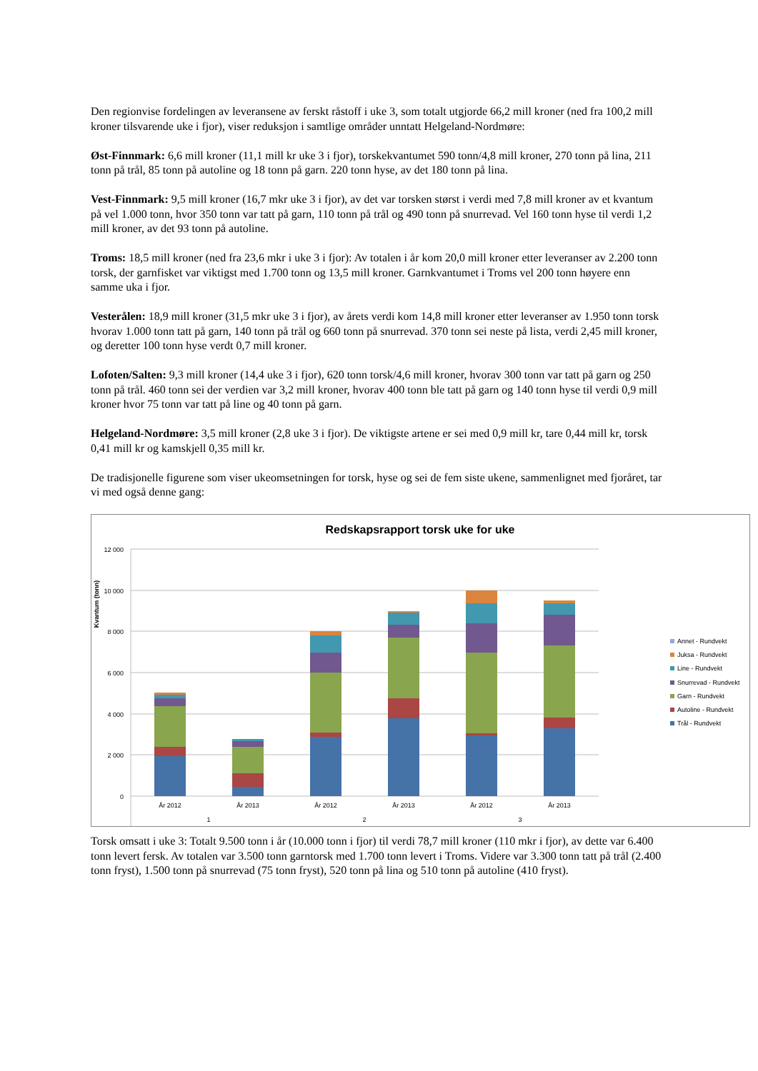Den regionvise fordelingen av leveransene av ferskt råstoff i uke 3, som totalt utgjorde 66,2 mill kroner (ned fra 100,2 mill kroner tilsvarende uke i fjor), viser reduksjon i samtlige områder unntatt Helgeland-Nordmøre:
Øst-Finnmark: 6,6 mill kroner (11,1 mill kr uke 3 i fjor), torskekvantumet 590 tonn/4,8 mill kroner, 270 tonn på lina, 211 tonn på trål, 85 tonn på autoline og 18 tonn på garn. 220 tonn hyse, av det 180 tonn på lina.
Vest-Finnmark: 9,5 mill kroner (16,7 mkr uke 3 i fjor), av det var torsken størst i verdi med 7,8 mill kroner av et kvantum på vel 1.000 tonn, hvor 350 tonn var tatt på garn, 110 tonn på trål og 490 tonn på snurrevad. Vel 160 tonn hyse til verdi 1,2 mill kroner, av det 93 tonn på autoline.
Troms: 18,5 mill kroner (ned fra 23,6 mkr i uke 3 i fjor): Av totalen i år kom 20,0 mill kroner etter leveranser av 2.200 tonn torsk, der garnfisket var viktigst med 1.700 tonn og 13,5 mill kroner. Garnkvantumet i Troms vel 200 tonn høyere enn samme uka i fjor.
Vesterålen: 18,9 mill kroner (31,5 mkr uke 3 i fjor), av årets verdi kom 14,8 mill kroner etter leveranser av 1.950 tonn torsk hvorav 1.000 tonn tatt på garn, 140 tonn på trål og 660 tonn på snurrevad. 370 tonn sei neste på lista, verdi 2,45 mill kroner, og deretter 100 tonn hyse verdt 0,7 mill kroner.
Lofoten/Salten: 9,3 mill kroner (14,4 uke 3 i fjor), 620 tonn torsk/4,6 mill kroner, hvorav 300 tonn var tatt på garn og 250 tonn på trål. 460 tonn sei der verdien var 3,2 mill kroner, hvorav 400 tonn ble tatt på garn og 140 tonn hyse til verdi 0,9 mill kroner hvor 75 tonn var tatt på line og 40 tonn på garn.
Helgeland-Nordmøre: 3,5 mill kroner (2,8 uke 3 i fjor). De viktigste artene er sei med 0,9 mill kr, tare 0,44 mill kr, torsk 0,41 mill kr og kamskjell 0,35 mill kr.
De tradisjonelle figurene som viser ukeomsetningen for torsk, hyse og sei de fem siste ukene, sammenlignet med fjoråret, tar vi med også denne gang:
Redskapsrapport torsk uke for uke
Kvantum (tonn)
12 000
10 000
8 000
6 000
4 000
2 000
0
År 2012
År 2013
År 2012
År 2013
År 2012
År 2013
1
2
3
Annet - Rundvekt
Juksa - Rundvekt
Line - Rundvekt
Snurrevad - Rundvekt
Garn - Rundvekt
Autoline - Rundvekt
Trål - Rundvekt
Torsk omsatt i uke 3: Totalt 9.500 tonn i år (10.000 tonn i fjor) til verdi 78,7 mill kroner (110 mkr i fjor), av dette var 6.400 tonn levert fersk. Av totalen var 3.500 tonn garntorsk med 1.700 tonn levert i Troms. Videre var 3.300 tonn tatt på trål (2.400 tonn fryst), 1.500 tonn på snurrevad (75 tonn fryst), 520 tonn på lina og 510 tonn på autoline (410 fryst).